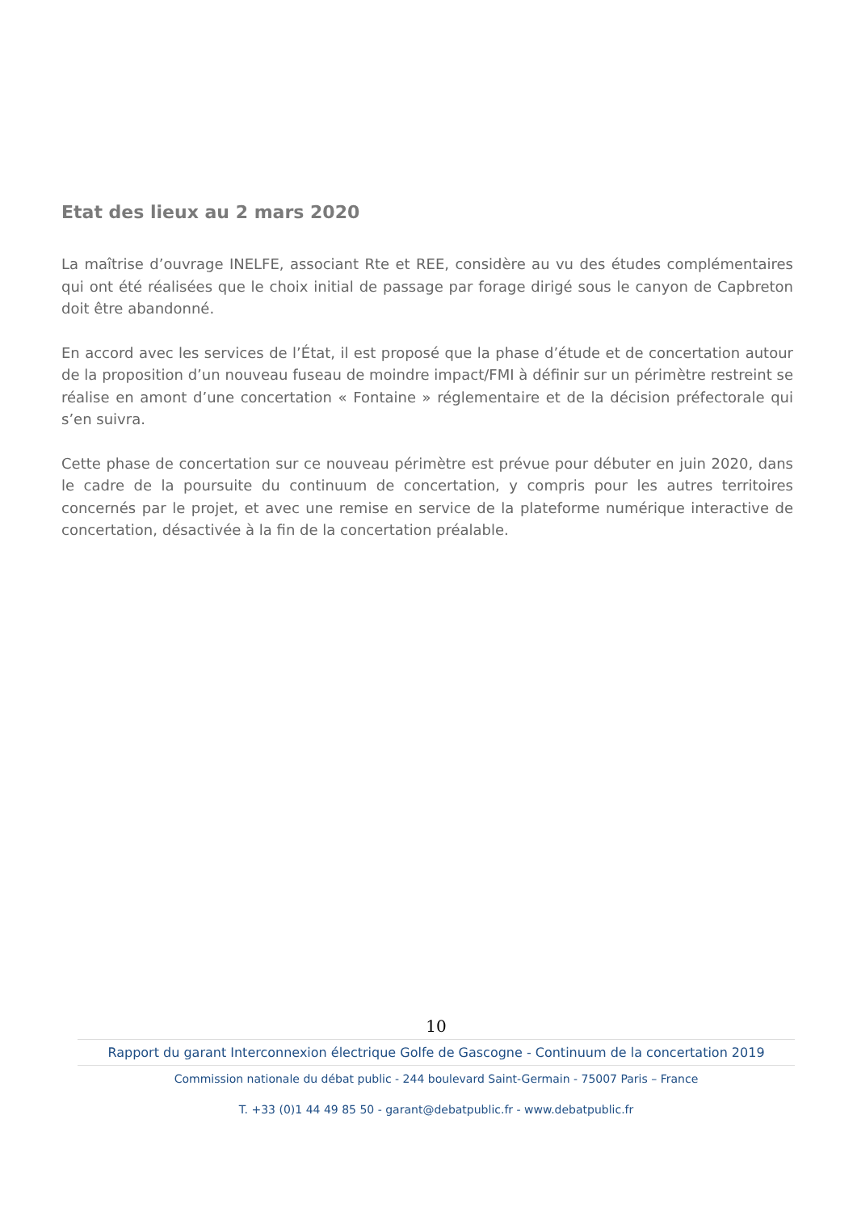Etat des lieux au 2 mars 2020
La maîtrise d’ouvrage INELFE, associant Rte et REE, considère au vu des études complémentaires qui ont été réalisées que le choix initial de passage par forage dirigé sous le canyon de Capbreton doit être abandonné.
En accord avec les services de l’État, il est proposé que la phase d’étude et de concertation autour de la proposition d’un nouveau fuseau de moindre impact/FMI à définir sur un périmètre restreint se réalise en amont d’une concertation « Fontaine » réglementaire et de la décision préfectorale qui s’en suivra.
Cette phase de concertation sur ce nouveau périmètre est prévue pour débuter en juin 2020, dans le cadre de la poursuite du continuum de concertation, y compris pour les autres territoires concernés par le projet, et avec une remise en service de la plateforme numérique interactive de concertation, désactivée à la fin de la concertation préalable.
10
Rapport du garant Interconnexion électrique Golfe de Gascogne - Continuum de la concertation 2019
Commission nationale du débat public - 244 boulevard Saint-Germain - 75007 Paris – France
T. +33 (0)1 44 49 85 50 - garant@debatpublic.fr - www.debatpublic.fr